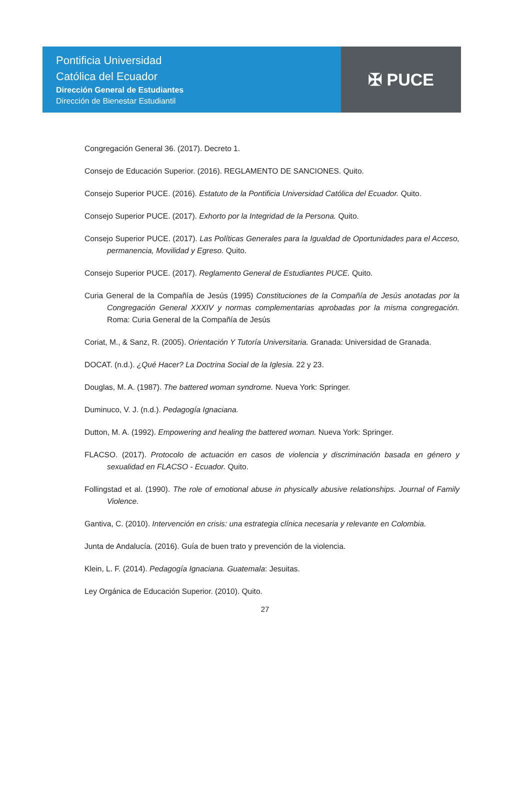Pontificia Universidad
Católica del Ecuador
Dirección General de Estudiantes
Dirección de Bienestar Estudiantil
✠ PUCE
Congregación General 36. (2017). Decreto 1.
Consejo de Educación Superior. (2016). REGLAMENTO DE SANCIONES. Quito.
Consejo Superior PUCE. (2016). Estatuto de la Pontificia Universidad Católica del Ecuador. Quito.
Consejo Superior PUCE. (2017). Exhorto por la Integridad de la Persona. Quito.
Consejo Superior PUCE. (2017). Las Políticas Generales para la Igualdad de Oportunidades para el Acceso, permanencia, Movilidad y Egreso. Quito.
Consejo Superior PUCE. (2017). Reglamento General de Estudiantes PUCE. Quito.
Curia General de la Compañía de Jesús (1995) Constituciones de la Compañía de Jesús anotadas por la Congregación General XXXIV y normas complementarias aprobadas por la misma congregación. Roma: Curia General de la Compañía de Jesús
Coriat, M., & Sanz, R. (2005). Orientación Y Tutoría Universitaria. Granada: Universidad de Granada.
DOCAT. (n.d.). ¿Qué Hacer? La Doctrina Social de la Iglesia. 22 y 23.
Douglas, M. A. (1987). The battered woman syndrome. Nueva York: Springer.
Duminuco, V. J. (n.d.). Pedagogía Ignaciana.
Dutton, M. A. (1992). Empowering and healing the battered woman. Nueva York: Springer.
FLACSO. (2017). Protocolo de actuación en casos de violencia y discriminación basada en género y sexualidad en FLACSO - Ecuador. Quito.
Follingstad et al. (1990). The role of emotional abuse in physically abusive relationships. Journal of Family Violence.
Gantiva, C. (2010). Intervención en crisis: una estrategia clínica necesaria y relevante en Colombia.
Junta de Andalucía. (2016). Guía de buen trato y prevención de la violencia.
Klein, L. F. (2014). Pedagogía Ignaciana. Guatemala: Jesuitas.
Ley Orgánica de Educación Superior. (2010). Quito.
27